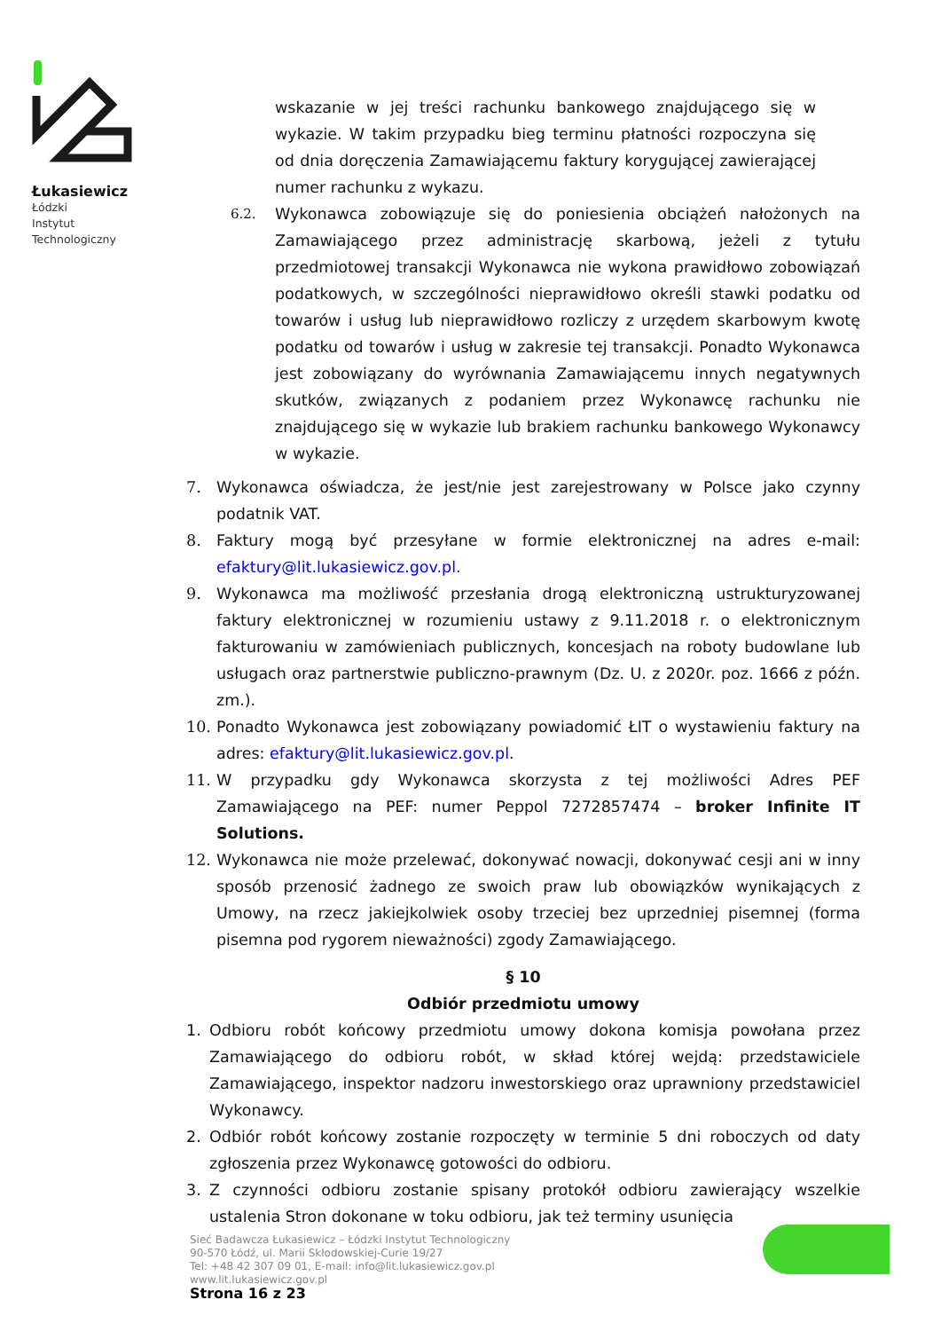Łukasiewicz
Łódzki
Instytut
Technologiczny
wskazanie w jej treści rachunku bankowego znajdującego się w wykazie. W takim przypadku bieg terminu płatności rozpoczyna się od dnia doręczenia Zamawiającemu faktury korygującej zawierającej numer rachunku z wykazu.
6.2. Wykonawca zobowiązuje się do poniesienia obciążeń nałożonych na Zamawiającego przez administrację skarbową, jeżeli z tytułu przedmiotowej transakcji Wykonawca nie wykona prawidłowo zobowiązań podatkowych, w szczególności nieprawidłowo określi stawki podatku od towarów i usług lub nieprawidłowo rozliczy z urzędem skarbowym kwotę podatku od towarów i usług w zakresie tej transakcji. Ponadto Wykonawca jest zobowiązany do wyrównania Zamawiającemu innych negatywnych skutków, związanych z podaniem przez Wykonawcę rachunku nie znajdującego się w wykazie lub brakiem rachunku bankowego Wykonawcy w wykazie.
7. Wykonawca oświadcza, że jest/nie jest zarejestrowany w Polsce jako czynny podatnik VAT.
8. Faktury mogą być przesyłane w formie elektronicznej na adres e-mail: efaktury@lit.lukasiewicz.gov.pl.
9. Wykonawca ma możliwość przesłania drogą elektroniczną ustrukturyzowanej faktury elektronicznej w rozumieniu ustawy z 9.11.2018 r. o elektronicznym fakturowaniu w zamówieniach publicznych, koncesjach na roboty budowlane lub usługach oraz partnerstwie publiczno-prawnym (Dz. U. z 2020r. poz. 1666 z późn. zm.).
10. Ponadto Wykonawca jest zobowiązany powiadomić ŁIT o wystawieniu faktury na adres: efaktury@lit.lukasiewicz.gov.pl.
11. W przypadku gdy Wykonawca skorzysta z tej możliwości Adres PEF Zamawiającego na PEF: numer Peppol 7272857474 – broker Infinite IT Solutions.
12. Wykonawca nie może przelewać, dokonywać nowacji, dokonywać cesji ani w inny sposób przenosić żadnego ze swoich praw lub obowiązków wynikających z Umowy, na rzecz jakiejkolwiek osoby trzeciej bez uprzedniej pisemnej (forma pisemna pod rygorem nieważności) zgody Zamawiającego.
§ 10
Odbiór przedmiotu umowy
1. Odbioru robót końcowy przedmiotu umowy dokona komisja powołana przez Zamawiającego do odbioru robót, w skład której wejdą: przedstawiciele Zamawiającego, inspektor nadzoru inwestorskiego oraz uprawniony przedstawiciel Wykonawcy.
2. Odbiór robót końcowy zostanie rozpoczęty w terminie 5 dni roboczych od daty zgłoszenia przez Wykonawcę gotowości do odbioru.
3. Z czynności odbioru zostanie spisany protokół odbioru zawierający wszelkie ustalenia Stron dokonane w toku odbioru, jak też terminy usunięcia
Sieć Badawcza Łukasiewicz – Łódzki Instytut Technologiczny
90-570 Łódź, ul. Marii Skłodowskiej-Curie 19/27
Tel: +48 42 307 09 01, E-mail: info@lit.lukasiewicz.gov.pl
www.lit.lukasiewicz.gov.pl
Strona 16 z 23